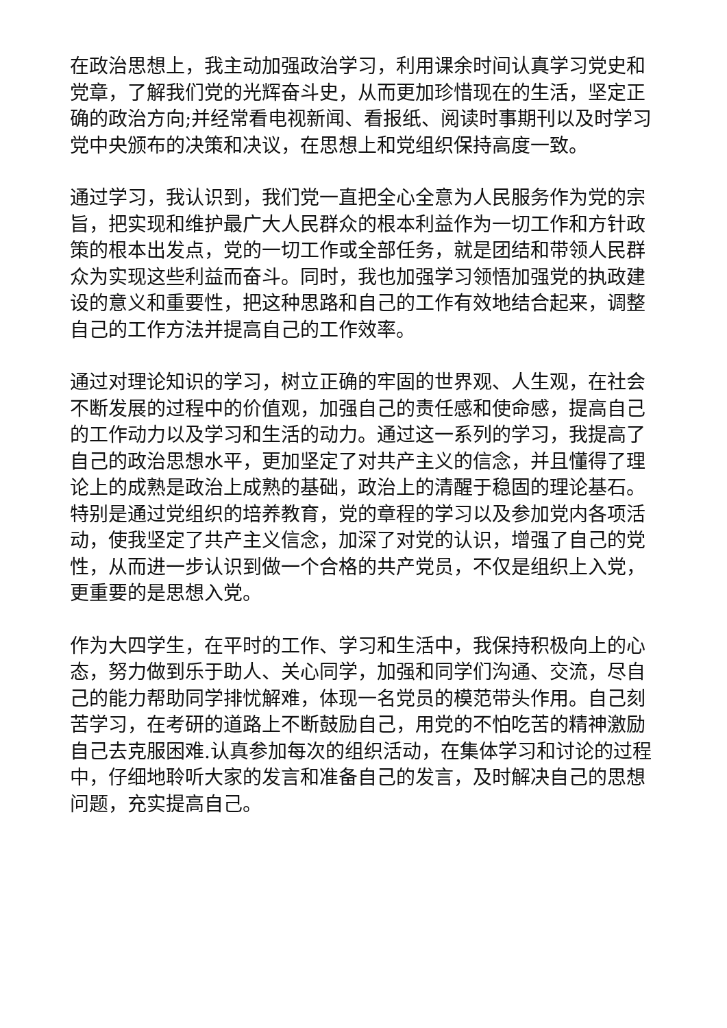在政治思想上，我主动加强政治学习，利用课余时间认真学习党史和党章，了解我们党的光辉奋斗史，从而更加珍惜现在的生活，坚定正确的政治方向;并经常看电视新闻、看报纸、阅读时事期刊以及时学习党中央颁布的决策和决议，在思想上和党组织保持高度一致。
通过学习，我认识到，我们党一直把全心全意为人民服务作为党的宗旨，把实现和维护最广大人民群众的根本利益作为一切工作和方针政策的根本出发点，党的一切工作或全部任务，就是团结和带领人民群众为实现这些利益而奋斗。同时，我也加强学习领悟加强党的执政建设的意义和重要性，把这种思路和自己的工作有效地结合起来，调整自己的工作方法并提高自己的工作效率。
通过对理论知识的学习，树立正确的牢固的世界观、人生观，在社会不断发展的过程中的价值观，加强自己的责任感和使命感，提高自己的工作动力以及学习和生活的动力。通过这一系列的学习，我提高了自己的政治思想水平，更加坚定了对共产主义的信念，并且懂得了理论上的成熟是政治上成熟的基础，政治上的清醒于稳固的理论基石。特别是通过党组织的培养教育，党的章程的学习以及参加党内各项活动，使我坚定了共产主义信念，加深了对党的认识，增强了自己的党性，从而进一步认识到做一个合格的共产党员，不仅是组织上入党，更重要的是思想入党。
作为大四学生，在平时的工作、学习和生活中，我保持积极向上的心态，努力做到乐于助人、关心同学，加强和同学们沟通、交流，尽自己的能力帮助同学排忧解难，体现一名党员的模范带头作用。自己刻苦学习，在考研的道路上不断鼓励自己，用党的不怕吃苦的精神激励自己去克服困难.认真参加每次的组织活动，在集体学习和讨论的过程中，仔细地聆听大家的发言和准备自己的发言，及时解决自己的思想问题，充实提高自己。